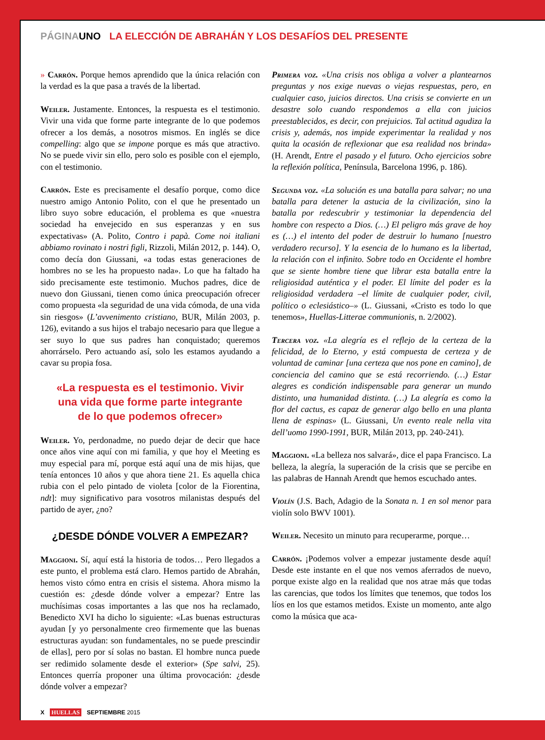PÁGINAUNO LA ELECCIÓN DE ABRAHÁN Y LOS DESAFÍOS DEL PRESENTE
» Carrón. Porque hemos aprendido que la única relación con la verdad es la que pasa a través de la libertad.
Weiler. Justamente. Entonces, la respuesta es el testimonio. Vivir una vida que forme parte integrante de lo que podemos ofrecer a los demás, a nosotros mismos. En inglés se dice compelling: algo que se impone porque es más que atractivo. No se puede vivir sin ello, pero solo es posible con el ejemplo, con el testimonio.
Carrón. Este es precisamente el desafío porque, como dice nuestro amigo Antonio Polito, con el que he presentado un libro suyo sobre educación, el problema es que «nuestra sociedad ha envejecido en sus esperanzas y en sus expectativas» (A. Polito, Contro i papà. Come noi italiani abbiamo rovinato i nostri figli, Rizzoli, Milán 2012, p. 144). O, como decía don Giussani, «a todas estas generaciones de hombres no se les ha propuesto nada». Lo que ha faltado ha sido precisamente este testimonio. Muchos padres, dice de nuevo don Giussani, tienen como única preocupación ofrecer como propuesta «la seguridad de una vida cómoda, de una vida sin riesgos» (L’avvenimento cristiano, BUR, Milán 2003, p. 126), evitando a sus hijos el trabajo necesario para que llegue a ser suyo lo que sus padres han conquistado; queremos ahorrárselo. Pero actuando así, solo les estamos ayudando a cavar su propia fosa.
«La respuesta es el testimonio. Vivir una vida que forme parte integrante de lo que podemos ofrecer»
Weiler. Yo, perdonadme, no puedo dejar de decir que hace once años vine aquí con mi familia, y que hoy el Meeting es muy especial para mí, porque está aquí una de mis hijas, que tenía entonces 10 años y que ahora tiene 21. Es aquella chica rubia con el pelo pintado de violeta [color de la Fiorentina, ndt]: muy significativo para vosotros milanistas después del partido de ayer, ¿no?
¿DESDE DÓNDE VOLVER A EMPEZAR?
Maggioni. Sí, aquí está la historia de todos… Pero llegados a este punto, el problema está claro. Hemos partido de Abrahán, hemos visto cómo entra en crisis el sistema. Ahora mismo la cuestión es: ¿desde dónde volver a empezar? Entre las muchísimas cosas importantes a las que nos ha reclamado, Benedicto XVI ha dicho lo siguiente: «Las buenas estructuras ayudan [y yo personalmente creo firmemente que las buenas estructuras ayudan: son fundamentales, no se puede prescindir de ellas], pero por sí solas no bastan. El hombre nunca puede ser redimido solamente desde el exterior» (Spe salvi, 25). Entonces querría proponer una última provocación: ¿desde dónde volver a empezar?
Primera voz. «Una crisis nos obliga a volver a plantearnos preguntas y nos exige nuevas o viejas respuestas, pero, en cualquier caso, juicios directos. Una crisis se convierte en un desastre solo cuando respondemos a ella con juicios preestablecidos, es decir, con prejuicios. Tal actitud agudiza la crisis y, además, nos impide experimentar la realidad y nos quita la ocasión de reflexionar que esa realidad nos brinda» (H. Arendt, Entre el pasado y el futuro. Ocho ejercicios sobre la reflexión política, Península, Barcelona 1996, p. 186).
Segunda voz. «La solución es una batalla para salvar; no una batalla para detener la astucia de la civilización, sino la batalla por redescubrir y testimoniar la dependencia del hombre con respecto a Dios. (…) El peligro más grave de hoy es (…) el intento del poder de destruir lo humano [nuestro verdadero recurso]. Y la esencia de lo humano es la libertad, la relación con el infinito. Sobre todo en Occidente el hombre que se siente hombre tiene que librar esta batalla entre la religiosidad auténtica y el poder. El límite del poder es la religiosidad verdadera –el límite de cualquier poder, civil, político o eclesiástico–» (L. Giussani, «Cristo es todo lo que tenemos», Huellas-Litterae communionis, n. 2/2002).
Tercera voz. «La alegría es el reflejo de la certeza de la felicidad, de lo Eterno, y está compuesta de certeza y de voluntad de caminar [una certeza que nos pone en camino], de conciencia del camino que se está recorriendo. (…) Estar alegres es condición indispensable para generar un mundo distinto, una humanidad distinta. (…) La alegría es como la flor del cactus, es capaz de generar algo bello en una planta llena de espinas» (L. Giussani, Un evento reale nella vita dell’uomo 1990-1991, BUR, Milán 2013, pp. 240-241).
Maggioni. «La belleza nos salvará», dice el papa Francisco. La belleza, la alegría, la superación de la crisis que se percibe en las palabras de Hannah Arendt que hemos escuchado antes.
Violín (J.S. Bach, Adagio de la Sonata n. 1 en sol menor para violín solo BWV 1001).
Weiler. Necesito un minuto para recuperarme, porque…
Carrón. ¡Podemos volver a empezar justamente desde aquí! Desde este instante en el que nos vemos aferrados de nuevo, porque existe algo en la realidad que nos atrae más que todas las carencias, que todos los límites que tenemos, que todos los líos en los que estamos metidos. Existe un momento, ante algo como la música que aca-
X HUELLAS SEPTIEMBRE 2015